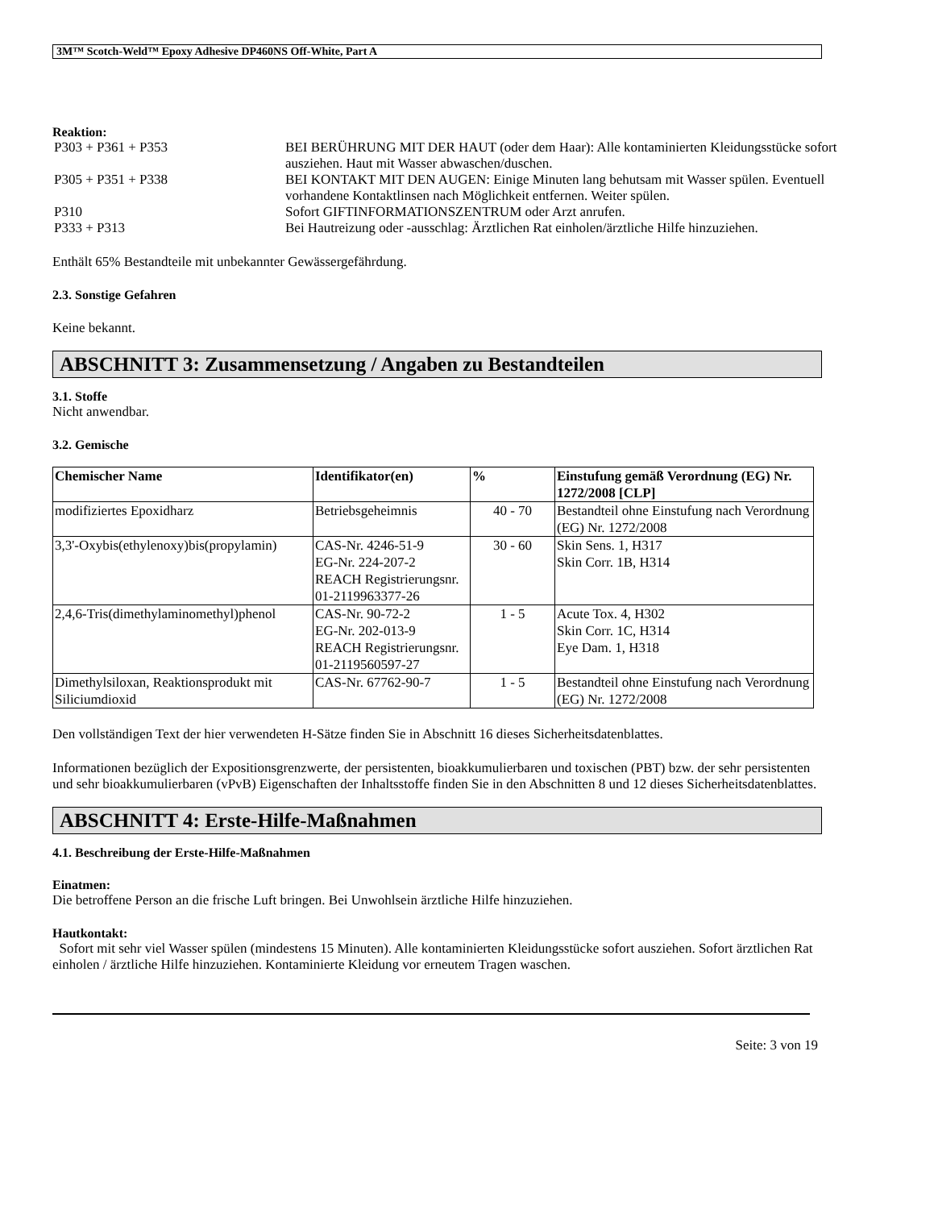3M™ Scotch-Weld™ Epoxy Adhesive DP460NS Off-White, Part A
Reaktion:
| P303 + P361 + P353 | BEI BERÜHRUNG MIT DER HAUT (oder dem Haar): Alle kontaminierten Kleidungsstücke sofort ausziehen. Haut mit Wasser abwaschen/duschen. |
| P305 + P351 + P338 | BEI KONTAKT MIT DEN AUGEN: Einige Minuten lang behutsam mit Wasser spülen. Eventuell vorhandene Kontaktlinsen nach Möglichkeit entfernen. Weiter spülen. |
| P310 | Sofort GIFTINFORMATIONSZENTRUM oder Arzt anrufen. |
| P333 + P313 | Bei Hautreizung oder -ausschlag: Ärztlichen Rat einholen/ärztliche Hilfe hinzuziehen. |
Enthält 65% Bestandteile mit unbekannter Gewässergefährdung.
2.3. Sonstige Gefahren
Keine bekannt.
ABSCHNITT 3: Zusammensetzung / Angaben zu Bestandteilen
3.1. Stoffe
Nicht anwendbar.
3.2. Gemische
| Chemischer Name | Identifikator(en) | % | Einstufung gemäß Verordnung (EG) Nr. 1272/2008 [CLP] |
| --- | --- | --- | --- |
| modifiziertes Epoxidharz | Betriebsgeheimnis | 40 - 70 | Bestandteil ohne Einstufung nach Verordnung (EG) Nr. 1272/2008 |
| 3,3'-Oxybis(ethylenoxy)bis(propylamin) | CAS-Nr. 4246-51-9 EG-Nr. 224-207-2 REACH Registrierungsnr. 01-2119963377-26 | 30 - 60 | Skin Sens. 1, H317 Skin Corr. 1B, H314 |
| 2,4,6-Tris(dimethylaminomethyl)phenol | CAS-Nr. 90-72-2 EG-Nr. 202-013-9 REACH Registrierungsnr. 01-2119560597-27 | 1 - 5 | Acute Tox. 4, H302 Skin Corr. 1C, H314 Eye Dam. 1, H318 |
| Dimethylsiloxan, Reaktionsprodukt mit Siliciumdioxid | CAS-Nr. 67762-90-7 | 1 - 5 | Bestandteil ohne Einstufung nach Verordnung (EG) Nr. 1272/2008 |
Den vollständigen Text der hier verwendeten H-Sätze finden Sie in Abschnitt 16 dieses Sicherheitsdatenblattes.
Informationen bezüglich der Expositionsgrenzwerte, der persistenten, bioakkumulierbaren und toxischen (PBT) bzw. der sehr persistenten und sehr bioakkumulierbaren (vPvB) Eigenschaften der Inhaltsstoffe finden Sie in den Abschnitten 8 und 12 dieses Sicherheitsdatenblattes.
ABSCHNITT 4: Erste-Hilfe-Maßnahmen
4.1. Beschreibung der Erste-Hilfe-Maßnahmen
Einatmen:
Die betroffene Person an die frische Luft bringen. Bei Unwohlsein ärztliche Hilfe hinzuziehen.
Hautkontakt:
Sofort mit sehr viel Wasser spülen (mindestens 15 Minuten). Alle kontaminierten Kleidungsstücke sofort ausziehen. Sofort ärztlichen Rat einholen / ärztliche Hilfe hinzuziehen. Kontaminierte Kleidung vor erneutem Tragen waschen.
Seite: 3 von 19